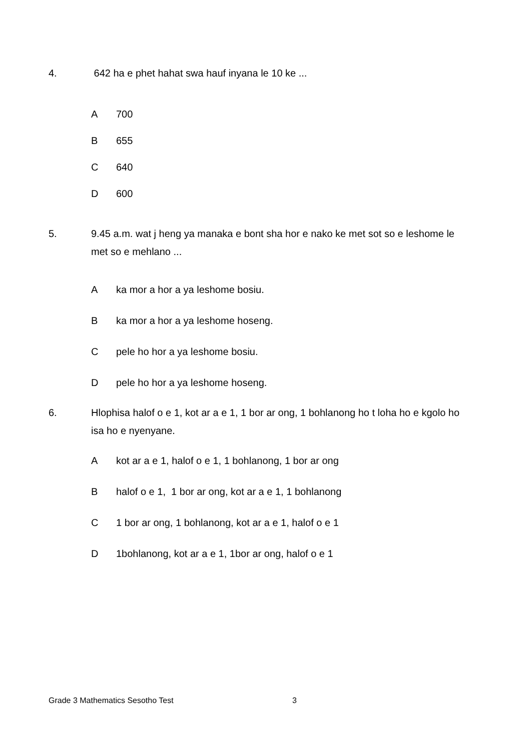4. 642 ha e phet hahat swa hauf inyana le 10 ke ...
A 700
B 655
C 640
D 600
5. 9.45 a.m. wat j heng ya manaka e bont sha hor e nako ke met sot so e leshome le met so e mehlano ...
A ka mor a hor a ya leshome bosiu.
B ka mor a hor a ya leshome hoseng.
C pele ho hor a ya leshome bosiu.
D pele ho hor a ya leshome hoseng.
6. Hlophisa halof o e 1, kot ar a e 1, 1 bor ar ong, 1 bohlanong ho t loha ho e kgolo ho isa ho e nyenyane.
A kot ar a e 1, halof o e 1, 1 bohlanong, 1 bor ar ong
B halof o e 1, 1 bor ar ong, kot ar a e 1, 1 bohlanong
C 1 bor ar ong, 1 bohlanong, kot ar a e 1, halof o e 1
D 1bohlanong, kot ar a e 1, 1bor ar ong, halof o e 1
Grade 3 Mathematics Sesotho Test
3